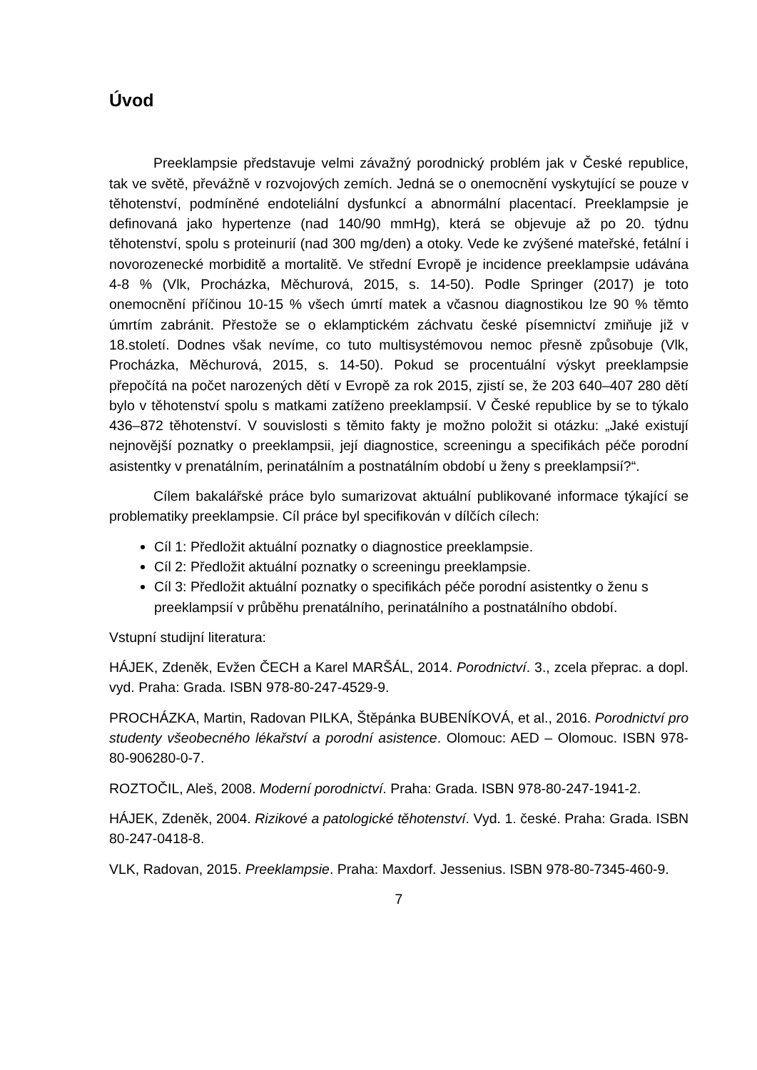Úvod
Preeklampsie představuje velmi závažný porodnický problém jak v České republice, tak ve světě, převážně v rozvojových zemích. Jedná se o onemocnění vyskytující se pouze v těhotenství, podmíněné endoteliální dysfunkcí a abnormální placentací. Preeklampsie je definovaná jako hypertenze (nad 140/90 mmHg), která se objevuje až po 20. týdnu těhotenství, spolu s proteinurií (nad 300 mg/den) a otoky. Vede ke zvýšené mateřské, fetální i novorozenecké morbiditě a mortalitě. Ve střední Evropě je incidence preeklampsie udávána 4-8 % (Vlk, Procházka, Měchurová, 2015, s. 14-50). Podle Springer (2017) je toto onemocnění příčinou 10-15 % všech úmrtí matek a včasnou diagnostikou lze 90 % těmto úmrtím zabránit. Přestože se o eklamptickém záchvatu české písemnictví zmiňuje již v 18.století. Dodnes však nevíme, co tuto multisystémovou nemoc přesně způsobuje (Vlk, Procházka, Měchurová, 2015, s. 14-50). Pokud se procentuální výskyt preeklampsie přepočítá na počet narozených dětí v Evropě za rok 2015, zjistí se, že 203 640–407 280 dětí bylo v těhotenství spolu s matkami zatíženo preeklampsií. V České republice by se to týkalo 436–872 těhotenství. V souvislosti s těmito fakty je možno položit si otázku: „Jaké existují nejnovější poznatky o preeklampsii, její diagnostice, screeningu a specifikách péče porodní asistentky v prenatálním, perinatálním a postnatálním období u ženy s preeklampsií?“.
Cílem bakalářské práce bylo sumarizovat aktuální publikované informace týkající se problematiky preeklampsie. Cíl práce byl specifikován v dílčích cílech:
Cíl 1: Předložit aktuální poznatky o diagnostice preeklampsie.
Cíl 2: Předložit aktuální poznatky o screeningu preeklampsie.
Cíl 3: Předložit aktuální poznatky o specifikách péče porodní asistentky o ženu s preeklampsií v průběhu prenatálního, perinatálního a postnatálního období.
Vstupní studijní literatura:
HÁJEK, Zdeněk, Evžen ČECH a Karel MARŠÁL, 2014. Porodnictví. 3., zcela přeprac. a dopl. vyd. Praha: Grada. ISBN 978-80-247-4529-9.
PROCHÁZKA, Martin, Radovan PILKA, Štěpánka BUBENÍKOVÁ, et al., 2016. Porodnictví pro studenty všeobecného lékařství a porodní asistence. Olomouc: AED – Olomouc. ISBN 978-80-906280-0-7.
ROZTOČIL, Aleš, 2008. Moderní porodnictví. Praha: Grada. ISBN 978-80-247-1941-2.
HÁJEK, Zdeněk, 2004. Rizikové a patologické těhotenství. Vyd. 1. české. Praha: Grada. ISBN 80-247-0418-8.
VLK, Radovan, 2015. Preeklampsie. Praha: Maxdorf. Jessenius. ISBN 978-80-7345-460-9.
7